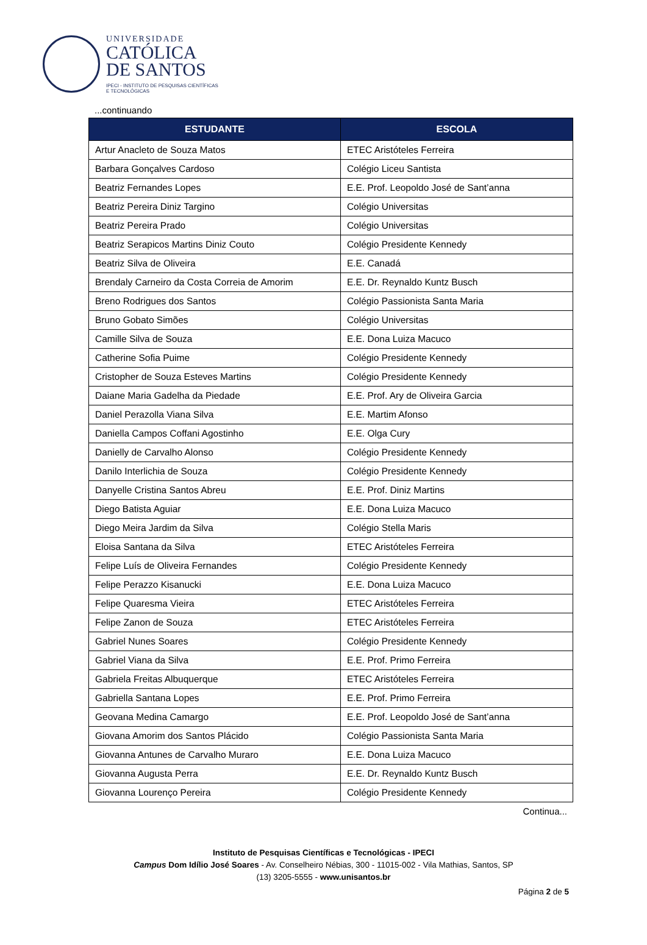UNIVERSIDADE
CATÓLICA
DE SANTOS
IPECI - INSTITUTO DE PESQUISAS CIENTÍFICAS
E TECNOLÓGICAS
...continuando
| ESTUDANTE | ESCOLA |
| --- | --- |
| Artur Anacleto de Souza Matos | ETEC Aristóteles Ferreira |
| Barbara Gonçalves Cardoso | Colégio Liceu Santista |
| Beatriz Fernandes Lopes | E.E. Prof. Leopoldo José de Sant’anna |
| Beatriz Pereira Diniz Targino | Colégio Universitas |
| Beatriz Pereira Prado | Colégio Universitas |
| Beatriz Serapicos Martins Diniz Couto | Colégio Presidente Kennedy |
| Beatriz Silva de Oliveira | E.E. Canadá |
| Brendaly Carneiro da Costa Correia de Amorim | E.E. Dr. Reynaldo Kuntz Busch |
| Breno Rodrigues dos Santos | Colégio Passionista Santa Maria |
| Bruno Gobato Simões | Colégio Universitas |
| Camille Silva de Souza | E.E. Dona Luiza Macuco |
| Catherine Sofia Puime | Colégio Presidente Kennedy |
| Cristopher de Souza Esteves Martins | Colégio Presidente Kennedy |
| Daiane Maria Gadelha da Piedade | E.E. Prof. Ary de Oliveira Garcia |
| Daniel Perazolla Viana Silva | E.E. Martim Afonso |
| Daniella Campos Coffani Agostinho | E.E. Olga Cury |
| Danielly de Carvalho Alonso | Colégio Presidente Kennedy |
| Danilo Interlichia de Souza | Colégio Presidente Kennedy |
| Danyelle Cristina Santos Abreu | E.E. Prof. Diniz Martins |
| Diego Batista Aguiar | E.E. Dona Luiza Macuco |
| Diego Meira Jardim da Silva | Colégio Stella Maris |
| Eloisa Santana da Silva | ETEC Aristóteles Ferreira |
| Felipe Luís de Oliveira Fernandes | Colégio Presidente Kennedy |
| Felipe Perazzo Kisanucki | E.E. Dona Luiza Macuco |
| Felipe Quaresma Vieira | ETEC Aristóteles Ferreira |
| Felipe Zanon de Souza | ETEC Aristóteles Ferreira |
| Gabriel Nunes Soares | Colégio Presidente Kennedy |
| Gabriel Viana da Silva | E.E. Prof. Primo Ferreira |
| Gabriela Freitas Albuquerque | ETEC Aristóteles Ferreira |
| Gabriella Santana Lopes | E.E. Prof. Primo Ferreira |
| Geovana Medina Camargo | E.E. Prof. Leopoldo José de Sant’anna |
| Giovana Amorim dos Santos Plácido | Colégio Passionista Santa Maria |
| Giovanna Antunes de Carvalho Muraro | E.E. Dona Luiza Macuco |
| Giovanna Augusta Perra | E.E. Dr. Reynaldo Kuntz Busch |
| Giovanna Lourenço Pereira | Colégio Presidente Kennedy |
Continua...
Instituto de Pesquisas Científicas e Tecnológicas - IPECI
Campus Dom Idílio José Soares - Av. Conselheiro Nébias, 300 - 11015-002 - Vila Mathias, Santos, SP
(13) 3205-5555 - www.unisantos.br
Página 2 de 5